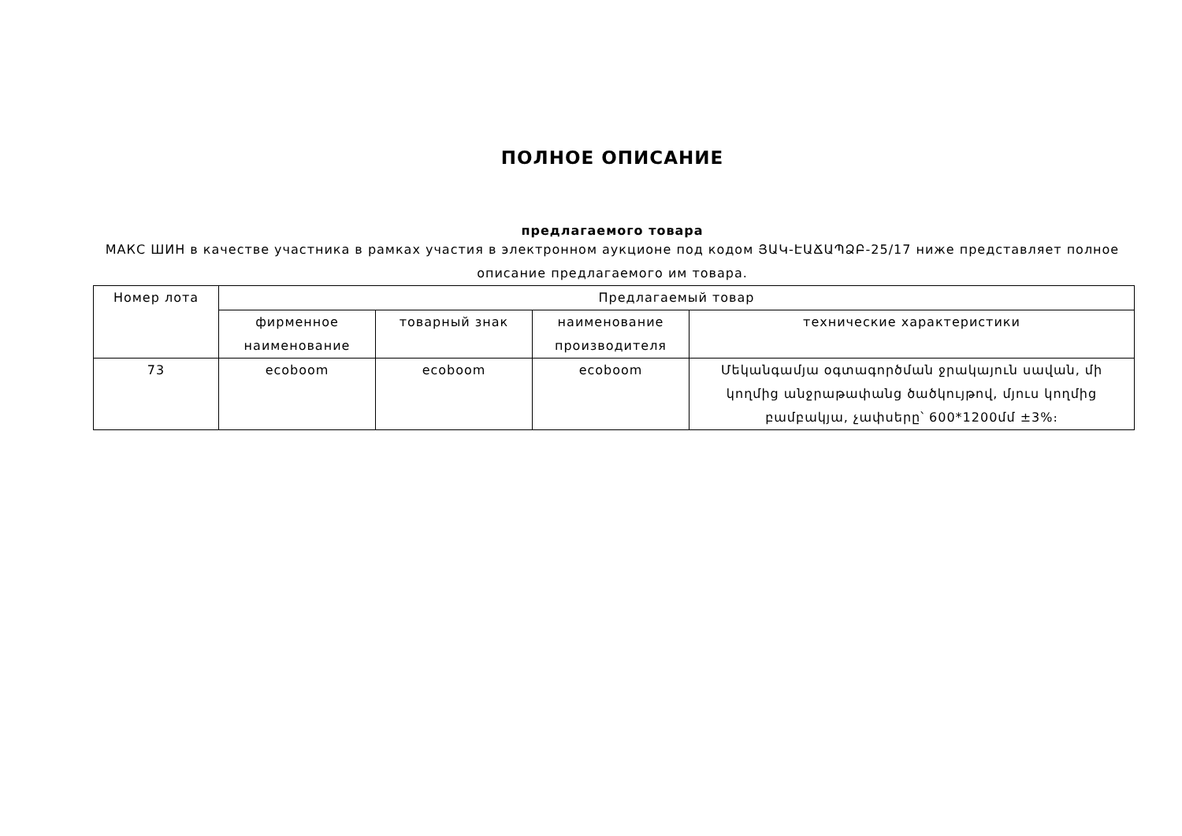ПОЛНОЕ ОПИСАНИЕ
предлагаемого товара
МАКС ШИН в качестве участника в рамках участия в электронном аукционе под кодом ՅԱԿ-ԷԱՃԱՊՁԲ-25/17 ниже представляет полное описание предлагаемого им товара.
| Номер лота | Предлагаемый товар | | | |
| --- | --- | --- | --- | --- |
| | фирменное наименование | товарный знак | наименование производителя | технические характеристики |
| 73 | ecoboom | ecoboom | ecoboom | Մեկանգամյա օգտագործման ջրակայուն սավան, մի կողմից անջրաթափանց ծածկույթով, մյուս կողմից բամբակյա, չափսերը՝ 600*1200մմ ±3%։ |